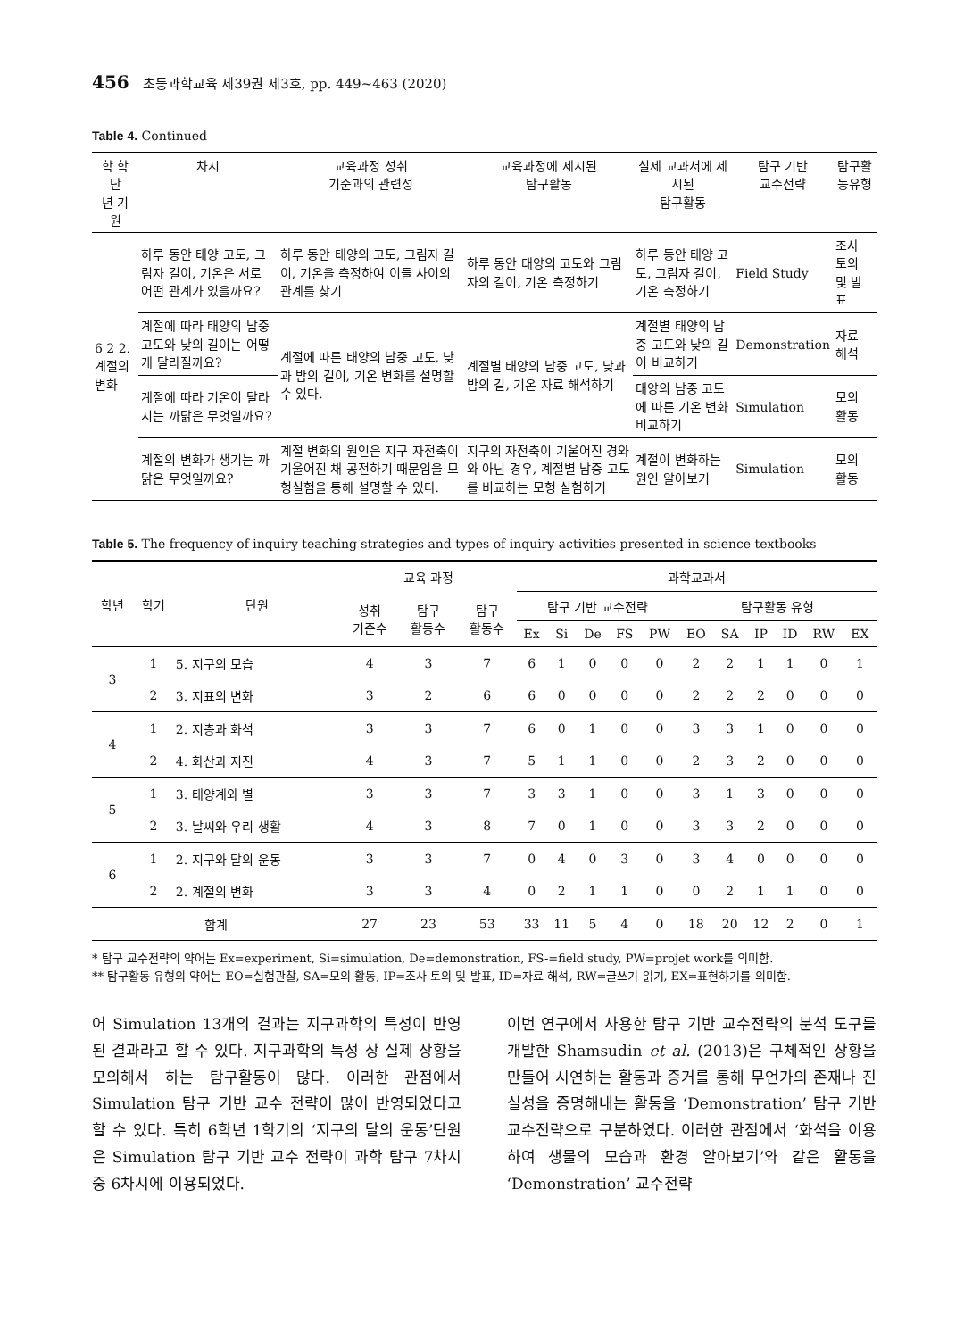456 초등과학교육 제39권 제3호, pp. 449~463 (2020)
Table 4. Continued
| 학 학 단 년 기 원 | 차시 | 교육과정 성취 기준과의 관련성 | 교육과정에 제시된 탐구활동 | 실제 교과서에 제시된 탐구활동 | 탐구 기반 교수전략 | 탐구활 동유형 |
| --- | --- | --- | --- | --- | --- | --- |
| 6 2 2. 계절의 변화 | 하루 동안 태양 고도, 그림자 길이, 기온은 서로 어떤 관계가 있을까요? | 하루 동안 태양의 고도, 그림자 길이, 기온을 측정하여 이들 사이의 관계를 찾기 | 하루 동안 태양의 고도와 그림자의 길이, 기온 측정하기 | 하루 동안 태양 고도, 그림자 길이, 기온 측정하기 | Field Study | 조사 토의 및 발표 |
| | 계절에 따라 태양의 남중 고도와 낮의 길이는 어떻게 달라질까요? | 계절에 따른 태양의 남중 고도, 낮과 밤의 길이, 기온 변화를 설명할 수 있다. | 계절별 태양의 남중 고도, 낮과 밤의 길, 기온 자료 해석하기 | 계절별 태양의 남중 고도와 낮의 길이 비교하기 | Demonstration | 자료 해석 |
| | 계절에 따라 기온이 달라지는 까닭은 무엇일까요? | | | 태양의 남중 고도에 따른 기온 변화 비교하기 | Simulation | 모의 활동 |
| | 계절의 변화가 생기는 까닭은 무엇일까요? | 계절 변화의 원인은 지구 자전축이 기울어진 채 공전하기 때문임을 모형실험을 통해 설명할 수 있다. | 지구의 자전축이 기울어진 경와와 아닌 경우, 계절별 남중 고도를 비교하는 모형 실험하기 | 계절이 변화하는 원인 알아보기 | Simulation | 모의 활동 |
Table 5. The frequency of inquiry teaching strategies and types of inquiry activities presented in science textbooks
| 학년 | 학기 | 단원 | 교육 과정 | | | 과학교과서 | | | | | | | | | | |
| --- | --- | --- | --- | --- | --- | --- | --- | --- | --- | --- | --- | --- | --- | --- | --- | --- |
| | | | 성취 기준수 | 탐구 활동수 | 탐구 활동수 | 탐구 기반 교수전략 | | | | | 탐구활동 유형 | | | | | |
| | | | | | | Ex | Si | De | FS | PW | EO | SA | IP | ID | RW | EX |
| 3 | 1 | 5. 지구의 모습 | 4 | 3 | 7 | 6 | 1 | 0 | 0 | 0 | 2 | 2 | 1 | 1 | 0 | 1 |
| | 2 | 3. 지표의 변화 | 3 | 2 | 6 | 6 | 0 | 0 | 0 | 0 | 2 | 2 | 2 | 0 | 0 | 0 |
| 4 | 1 | 2. 지층과 화석 | 3 | 3 | 7 | 6 | 0 | 1 | 0 | 0 | 3 | 3 | 1 | 0 | 0 | 0 |
| | 2 | 4. 화산과 지진 | 4 | 3 | 7 | 5 | 1 | 1 | 0 | 0 | 2 | 3 | 2 | 0 | 0 | 0 |
| 5 | 1 | 3. 태양계와 별 | 3 | 3 | 7 | 3 | 3 | 1 | 0 | 0 | 3 | 1 | 3 | 0 | 0 | 0 |
| | 2 | 3. 날씨와 우리 생활 | 4 | 3 | 8 | 7 | 0 | 1 | 0 | 0 | 3 | 3 | 2 | 0 | 0 | 0 |
| 6 | 1 | 2. 지구와 달의 운동 | 3 | 3 | 7 | 0 | 4 | 0 | 3 | 0 | 3 | 4 | 0 | 0 | 0 | 0 |
| | 2 | 2. 계절의 변화 | 3 | 3 | 4 | 0 | 2 | 1 | 1 | 0 | 0 | 2 | 1 | 1 | 0 | 0 |
| 합계 | | | 27 | 23 | 53 | 33 | 11 | 5 | 4 | 0 | 18 | 20 | 12 | 2 | 0 | 1 |
* 탐구 교수전략의 약어는 Ex=experiment, Si=simulation, De=demonstration, FS-=field study, PW=projet work를 의미함.
** 탐구활동 유형의 약어는 EO=실험관찰, SA=모의 활동, IP=조사 토의 및 발표, ID=자료 해석, RW=글쓰기 읽기, EX=표현하기를 의미함.
어 Simulation 13개의 결과는 지구과학의 특성이 반영된 결과라고 할 수 있다. 지구과학의 특성 상 실제 상황을 모의해서 하는 탐구활동이 많다. 이러한 관점에서 Simulation 탐구 기반 교수 전략이 많이 반영되었다고 할 수 있다. 특히 6학년 1학기의 ‘지구의 달의 운동’단원은 Simulation 탐구 기반 교수 전략이 과학 탐구 7차시 중 6차시에 이용되었다.
이번 연구에서 사용한 탐구 기반 교수전략의 분석 도구를 개발한 Shamsudin et al. (2013)은 구체적인 상황을 만들어 시연하는 활동과 증거를 통해 무언가의 존재나 진실성을 증명해내는 활동을 ‘Demonstration’ 탐구 기반 교수전략으로 구분하였다. 이러한 관점에서 ‘화석을 이용하여 생물의 모습과 환경 알아보기’와 같은 활동을 ‘Demonstration’ 교수전략